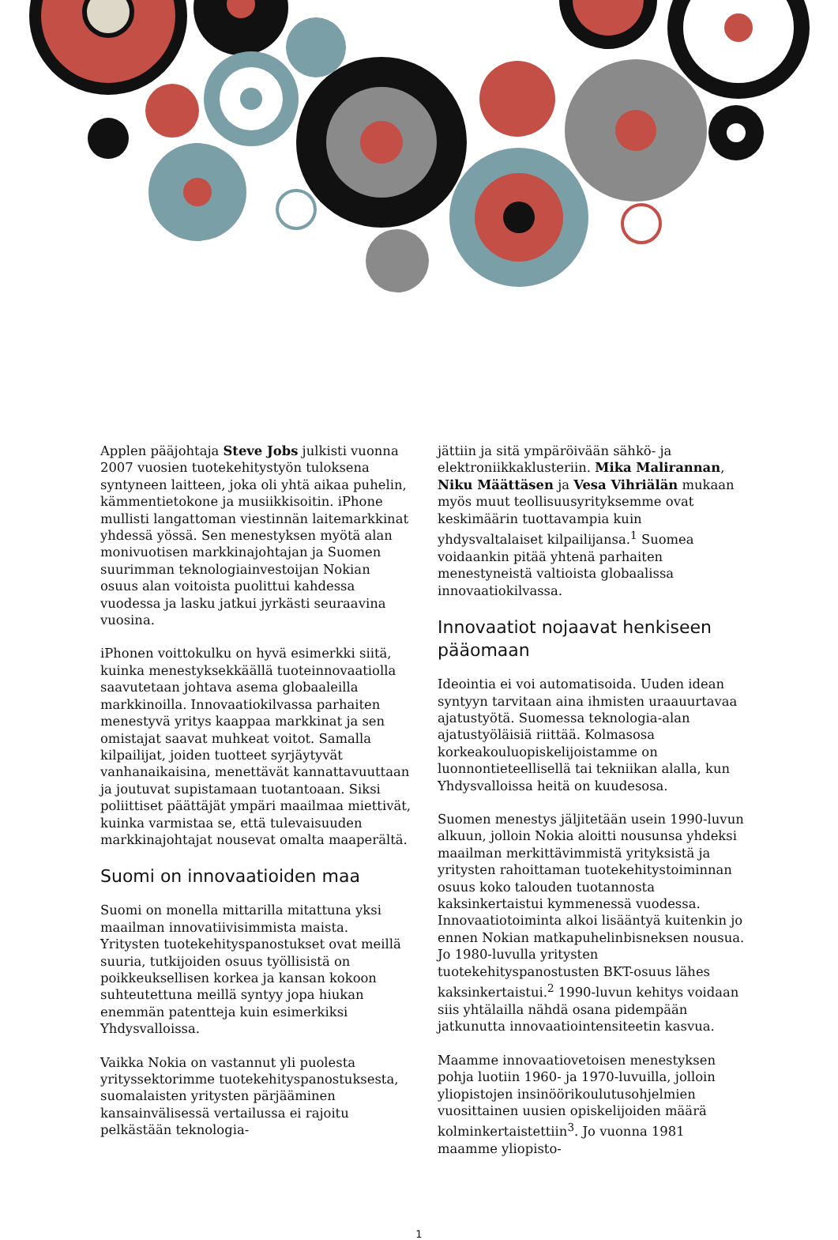Applen pääjohtaja Steve Jobs julkisti vuonna 2007 vuosien tuotekehitystyön tuloksena syntyneen laitteen, joka oli yhtä aikaa puhelin, kämmentietokone ja musiikkisoitin. iPhone mullisti langattoman viestinnän laitemarkkinat yhdessä yössä. Sen menestyksen myötä alan monivuotisen markkinajohtajan ja Suomen suurimman teknologiainvestoijan Nokian osuus alan voitoista puolittui kahdessa vuodessa ja lasku jatkui jyrkästi seuraavina vuosina.
iPhonen voittokulku on hyvä esimerkki siitä, kuinka menestyksekkäällä tuoteinnovaatiolla saavutetaan johtava asema globaaleilla markkinoilla. Innovaatiokilvassa parhaiten menestyvä yritys kaappaa markkinat ja sen omistajat saavat muhkeat voitot. Samalla kilpailijat, joiden tuotteet syrjäytyvät vanhanaikaisina, menettävät kannattavuuttaan ja joutuvat supistamaan tuotantoaan. Siksi poliittiset päättäjät ympäri maailmaa miettivät, kuinka varmistaa se, että tulevaisuuden markkinajohtajat nousevat omalta maaperältä.
Suomi on innovaatioiden maa
Suomi on monella mittarilla mitattuna yksi maailman innovatiivisimmista maista. Yritysten tuotekehityspanostukset ovat meillä suuria, tutkijoiden osuus työllisistä on poikkeuksellisen korkea ja kansan kokoon suhteutettuna meillä syntyy jopa hiukan enemmän patentteja kuin esimerkiksi Yhdysvalloissa.
Vaikka Nokia on vastannut yli puolesta yrityssektorimme tuotekehityspanostuksesta, suomalaisten yritysten pärjääminen kansainvälisessä vertailussa ei rajoitu pelkästään teknologia-
jättiin ja sitä ympäröivään sähkö- ja elektroniikkaklusteriin. Mika Malirannan, Niku Määttäsen ja Vesa Vihriälän mukaan myös muut teollisuusyrityksemme ovat keskimäärin tuottavampia kuin yhdysvaltalaiset kilpailijansa.<sup>1</sup> Suomea voidaankin pitää yhtenä parhaiten menestyneistä valtioista globaalissa innovaatiokilvassa.
Innovaatiot nojaavat henkiseen pääomaan
Ideointia ei voi automatisoida. Uuden idean syntyyn tarvitaan aina ihmisten uraauurtavaa ajatustyötä. Suomessa teknologia-alan ajatustyöläisiä riittää. Kolmasosa korkeakouluopiskelijoistamme on luonnontieteellisellä tai tekniikan alalla, kun Yhdysvalloissa heitä on kuudesosa.
Suomen menestys jäljitetään usein 1990-luvun alkuun, jolloin Nokia aloitti nousunsa yhdeksi maailman merkittävimmistä yrityksistä ja yritysten rahoittaman tuotekehitystoiminnan osuus koko talouden tuotannosta kaksinkertaistui kymmenessä vuodessa. Innovaatiotoiminta alkoi lisääntyä kuitenkin jo ennen Nokian matkapuhelinbisneksen nousua. Jo 1980-luvulla yritysten tuotekehityspanostusten BKT-osuus lähes kaksinkertaistui.<sup>2</sup> 1990-luvun kehitys voidaan siis yhtälailla nähdä osana pidempään jatkunutta innovaatiointensiteetin kasvua.
Maamme innovaatiovetoisen menestyksen pohja luotiin 1960- ja 1970-luvuilla, jolloin yliopistojen insinöörikoulutusohjelmien vuosittainen uusien opiskelijoiden määrä kolminkertaistettiin<sup>3</sup>. Jo vuonna 1981 maamme yliopisto-
1